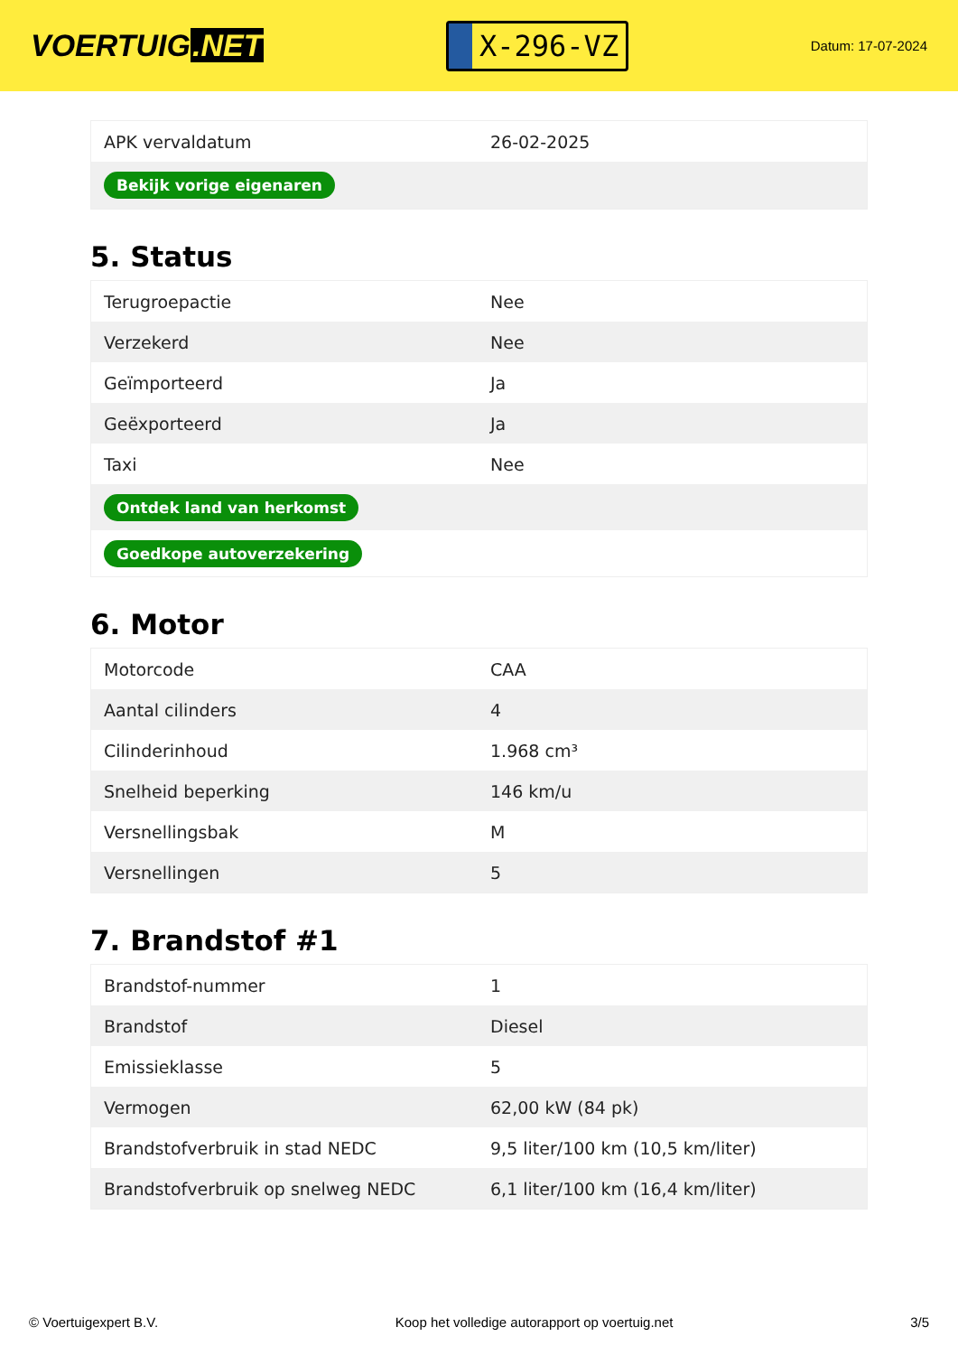VOERTUIG.NET
X-296-VZ
Datum: 17-07-2024
| APK vervaldatum | 26-02-2025 |
| Bekijk vorige eigenaren | |
5. Status
| Terugroepactie | Nee |
| Verzekerd | Nee |
| Geïmporteerd | Ja |
| Geëxporteerd | Ja |
| Taxi | Nee |
| Ontdek land van herkomst | |
| Goedkope autoverzekering | |
6. Motor
| Motorcode | CAA |
| Aantal cilinders | 4 |
| Cilinderinhoud | 1.968 cm³ |
| Snelheid beperking | 146 km/u |
| Versnellingsbak | M |
| Versnellingen | 5 |
7. Brandstof #1
| Brandstof-nummer | 1 |
| Brandstof | Diesel |
| Emissieklasse | 5 |
| Vermogen | 62,00 kW (84 pk) |
| Brandstofverbruik in stad NEDC | 9,5 liter/100 km (10,5 km/liter) |
| Brandstofverbruik op snelweg NEDC | 6,1 liter/100 km (16,4 km/liter) |
© Voertuigexpert B.V. Koop het volledige autorapport op voertuig.net 3/5